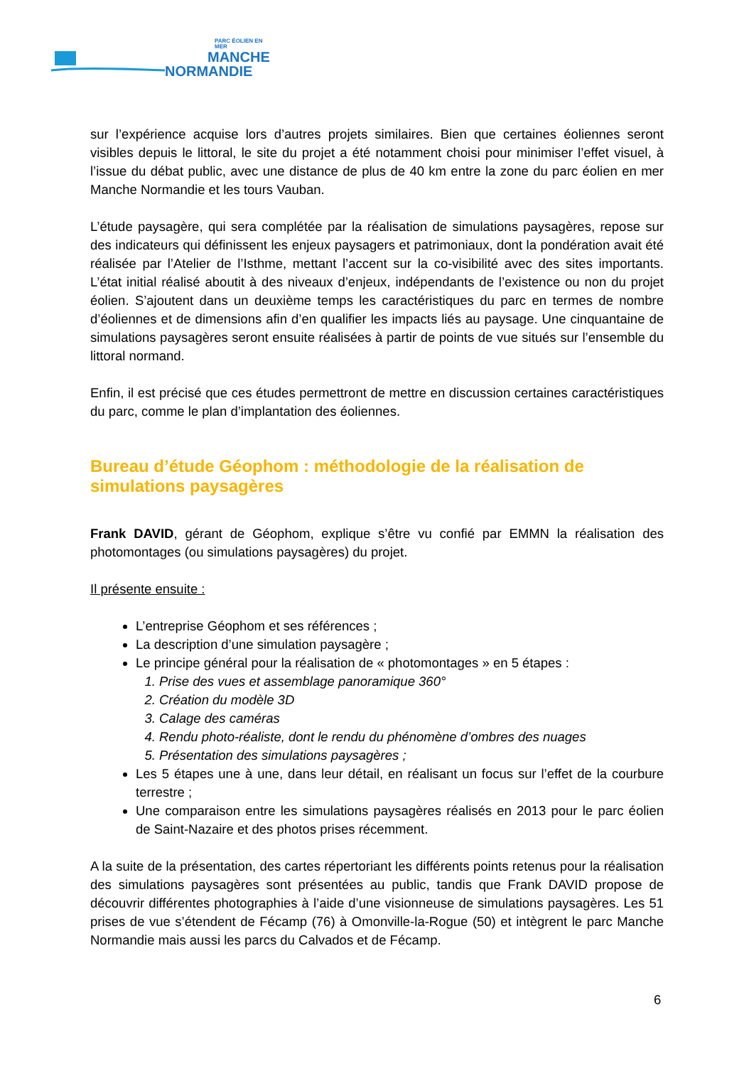PARC ÉOLIEN EN MER
MANCHE
NORMANDIE
sur l’expérience acquise lors d’autres projets similaires. Bien que certaines éoliennes seront visibles depuis le littoral, le site du projet a été notamment choisi pour minimiser l’effet visuel, à l’issue du débat public, avec une distance de plus de 40 km entre la zone du parc éolien en mer Manche Normandie et les tours Vauban.
L’étude paysagère, qui sera complétée par la réalisation de simulations paysagères, repose sur des indicateurs qui définissent les enjeux paysagers et patrimoniaux, dont la pondération avait été réalisée par l’Atelier de l’Isthme, mettant l’accent sur la co-visibilité avec des sites importants. L’état initial réalisé aboutit à des niveaux d’enjeux, indépendants de l’existence ou non du projet éolien. S’ajoutent dans un deuxième temps les caractéristiques du parc en termes de nombre d’éoliennes et de dimensions afin d’en qualifier les impacts liés au paysage. Une cinquantaine de simulations paysagères seront ensuite réalisées à partir de points de vue situés sur l’ensemble du littoral normand.
Enfin, il est précisé que ces études permettront de mettre en discussion certaines caractéristiques du parc, comme le plan d’implantation des éoliennes.
Bureau d’étude Géophom : méthodologie de la réalisation de simulations paysagères
Frank DAVID, gérant de Géophom, explique s’être vu confié par EMMN la réalisation des photomontages (ou simulations paysagères) du projet.
Il présente ensuite :
L’entreprise Géophom et ses références ;
La description d’une simulation paysagère ;
Le principe général pour la réalisation de « photomontages » en 5 étapes :
1. Prise des vues et assemblage panoramique 360°
2. Création du modèle 3D
3. Calage des caméras
4. Rendu photo-réaliste, dont le rendu du phénomène d’ombres des nuages
5. Présentation des simulations paysagères ;
Les 5 étapes une à une, dans leur détail, en réalisant un focus sur l’effet de la courbure terrestre ;
Une comparaison entre les simulations paysagères réalisés en 2013 pour le parc éolien de Saint-Nazaire et des photos prises récemment.
A la suite de la présentation, des cartes répertoriant les différents points retenus pour la réalisation des simulations paysagères sont présentées au public, tandis que Frank DAVID propose de découvrir différentes photographies à l’aide d’une visionneuse de simulations paysagères. Les 51 prises de vue s’étendent de Fécamp (76) à Omonville-la-Rogue (50) et intègrent le parc Manche Normandie mais aussi les parcs du Calvados et de Fécamp.
6